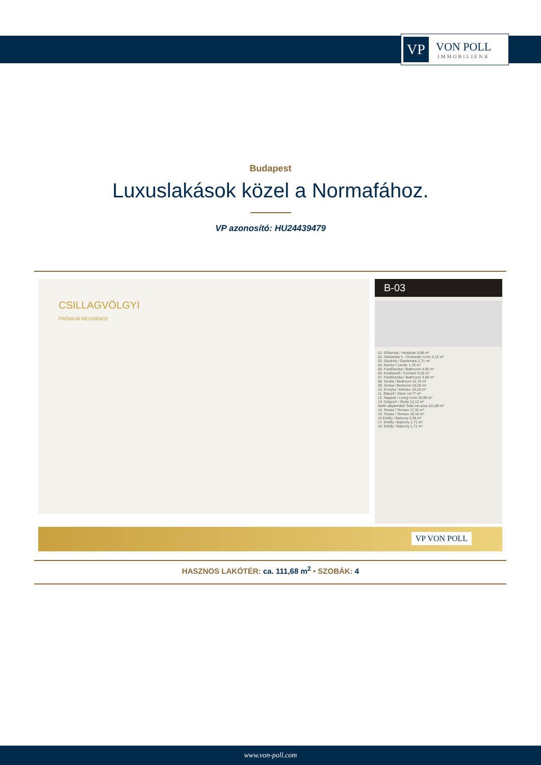VP
VON POLL
IMMOBILIEN®
Budapest
Luxuslakások közel a Normafához.
VP azonosító: HU24439479
CSILLAGVÖLGYI
PRÉMIUM RESIDENCE
B-03
01. Előszoba / Vestibule 5,08 m²
02. Háztartási h. / Domestic room 2,12 m²
03. Gardrób / Garderobe 2,71 m²
04. Kamra / Larder 1,78 m²
05. Fürdőszoba / Bathroom 4,95 m²
06. Közlekedő / Corridor 4,35 m²
07. Fürdőszoba / Bathroom 3,80 m²
08. Szoba / Bedroom 12,75 m²
09. Szoba / Bedroom 10,20 m²
10. Konyha / Kitchen 10,10 m²
11. Étkező / Diner 14,77 m²
12. Nappali / Living room 26,95 m²
13. Dolgozó / Study 12,12 m²
Nettó alapterület/ Total net area 111,68 m²
14. Terasz / Terrace 17,31 m²
15. Terasz / Terrace 19,10 m²
16 Erkély / Balcony 3,36 m²
17. Erkély / Balcony 1,71 m²
18. Erkély / Balcony 1,71 m²
VP VON POLL
HASZNOS LAKÓTÉR: ca. 111,68 m<sup>2</sup> • SZOBÁK: 4
www.von-poll.com